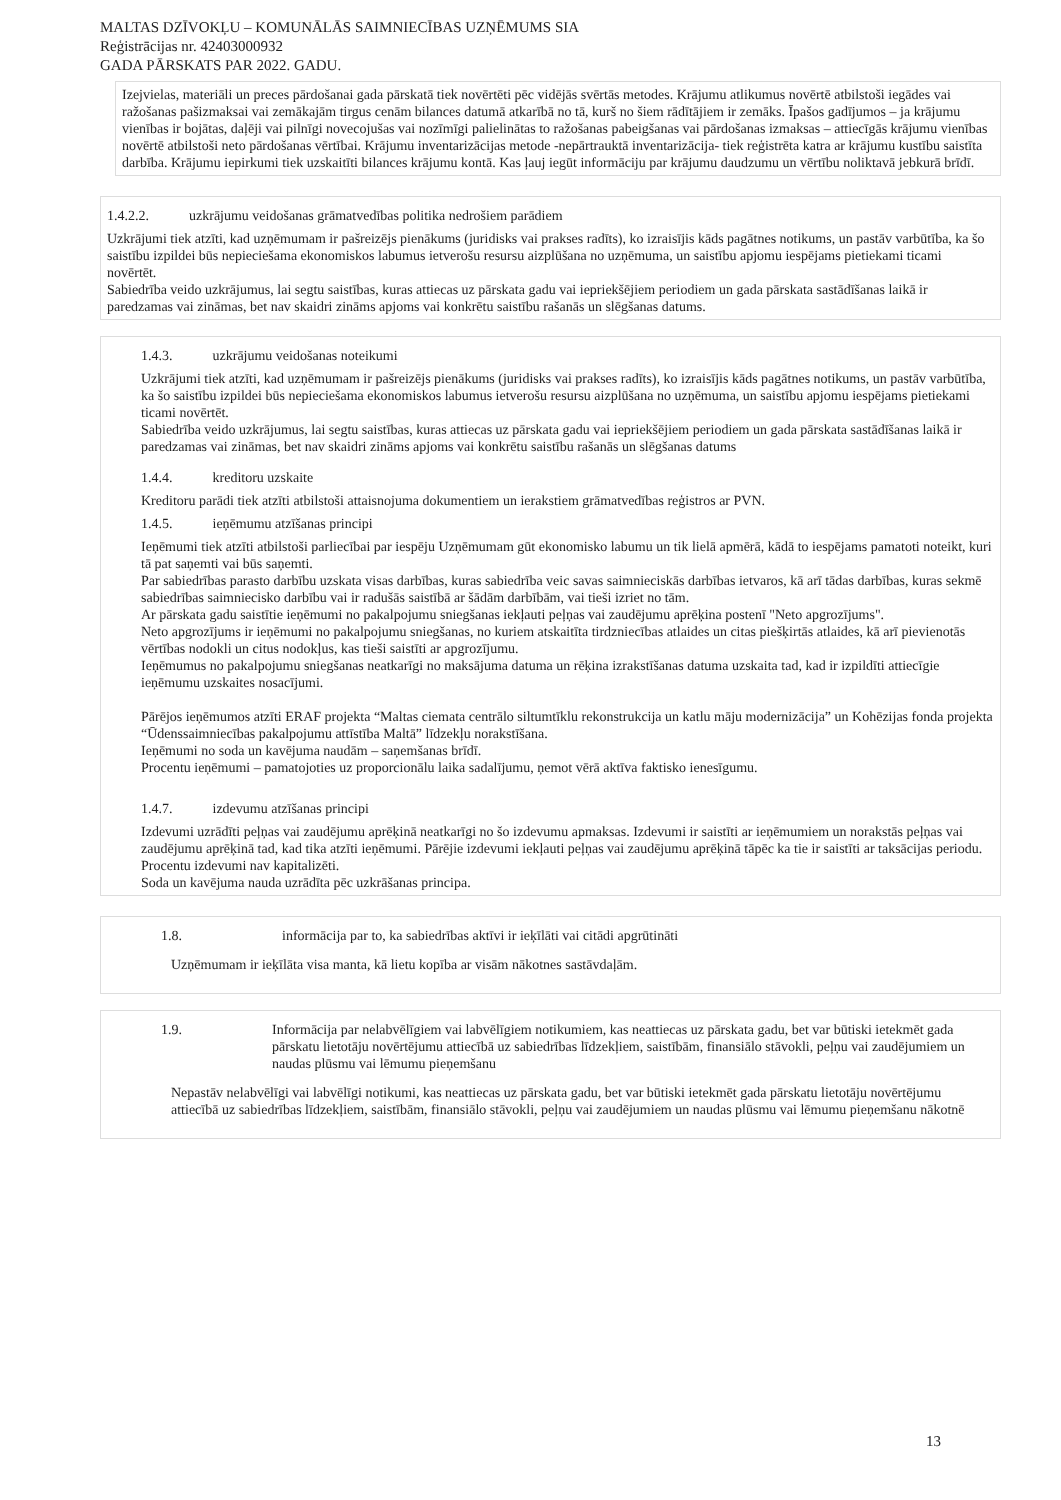MALTAS DZĪVOKĻU – KOMUNĀLĀS SAIMNIECĪBAS UZŅĒMUMS SIA
Reģistrācijas nr. 42403000932
GADA PĀRSKATS PAR 2022. GADU.
Izejvielas, materiāli un preces pārdošanai gada pārskatā tiek novērtēti pēc vidējās svērtās metodes. Krājumu atlikumus novērtē atbilstoši iegādes vai ražošanas pašizmaksai vai zemākajām tirgus cenām bilances datumā atkarībā no tā, kurš no šiem rādītājiem ir zemāks. Īpašos gadījumos – ja krājumu vienības ir bojātas, daļēji vai pilnīgi novecojušas vai nozīmīgi palielinātas to ražošanas pabeigšanas vai pārdošanas izmaksas – attiecīgās krājumu vienības novērtē atbilstoši neto pārdošanas vērtībai. Krājumu inventarizācijas metode -nepārtrauktā inventarizācija- tiek reģistrēta katra ar krājumu kustību saistīta darbība. Krājumu iepirkumi tiek uzskaitīti bilances krājumu kontā. Kas ļauj iegūt informāciju par krājumu daudzumu un vērtību noliktavā jebkurā brīdī.
1.4.2.2. uzkrājumu veidošanas grāmatvedības politika nedrošiem parādiem
Uzkrājumi tiek atzīti, kad uzņēmumam ir pašreizējs pienākums (juridisks vai prakses radīts), ko izraisījis kāds pagātnes notikums, un pastāv varbūtība, ka šo saistību izpildei būs nepieciešama ekonomiskos labumus ietverošu resursu aizplūšana no uzņēmuma, un saistību apjomu iespējams pietiekami ticami novērtēt.
Sabiedrība veido uzkrājumus, lai segtu saistības, kuras attiecas uz pārskata gadu vai iepriekšējiem periodiem un gada pārskata sastādīšanas laikā ir paredzamas vai zināmas, bet nav skaidri zināms apjoms vai konkrētu saistību rašanās un slēgšanas datums.
1.4.3. uzkrājumu veidošanas noteikumi
Uzkrājumi tiek atzīti, kad uzņēmumam ir pašreizējs pienākums (juridisks vai prakses radīts), ko izraisījis kāds pagātnes notikums, un pastāv varbūtība, ka šo saistību izpildei būs nepieciešama ekonomiskos labumus ietverošu resursu aizplūšana no uzņēmuma, un saistību apjomu iespējams pietiekami ticami novērtēt.
Sabiedrība veido uzkrājumus, lai segtu saistības, kuras attiecas uz pārskata gadu vai iepriekšējiem periodiem un gada pārskata sastādīšanas laikā ir paredzamas vai zināmas, bet nav skaidri zināms apjoms vai konkrētu saistību rašanās un slēgšanas datums
1.4.4. kreditoru uzskaite
Kreditoru parādi tiek atzīti atbilstoši attaisnojuma dokumentiem un ierakstiem grāmatvedības reģistros ar PVN.
1.4.5. ieņēmumu atzīšanas principi
Ieņēmumi tiek atzīti atbilstoši parliecībai par iespēju Uzņēmumam gūt ekonomisko labumu un tik lielā apmērā, kādā to iespējams pamatoti noteikt, kuri tā pat saņemti vai būs saņemti.
Par sabiedrības parasto darbību uzskata visas darbības, kuras sabiedrība veic savas saimnieciskās darbības ietvaros, kā arī tādas darbības, kuras sekmē sabiedrības saimniecisko darbību vai ir radušās saistībā ar šādām darbībām, vai tieši izriet no tām.
Ar pārskata gadu saistītie ieņēmumi no pakalpojumu sniegšanas iekļauti peļņas vai zaudējumu aprēķina postenī "Neto apgrozījums".
Neto apgrozījums ir ieņēmumi no pakalpojumu sniegšanas, no kuriem atskaitīta tirdzniecības atlaides un citas piešķirtās atlaides, kā arī pievienotās vērtības nodokli un citus nodokļus, kas tieši saistīti ar apgrozījumu.
Ieņēmumus no pakalpojumu sniegšanas neatkarīgi no maksājuma datuma un rēķina izrakstīšanas datuma uzskaita tad, kad ir izpildīti attiecīgie ieņēmumu uzskaites nosacījumi.
Pārējos ieņēmumos atzīti ERAF projekta “Maltas ciemata centrālo siltumtīklu rekonstrukcija un katlu māju modernizācija” un Kohēzijas fonda projekta “Ūdenssaimniecības pakalpojumu attīstība Maltā” līdzekļu norakstīšana.
Ieņēmumi no soda un kavējuma naudām – saņemšanas brīdī.
Procentu ieņēmumi – pamatojoties uz proporcionālu laika sadalījumu, ņemot vērā aktīva faktisko ienesīgumu.
1.4.7. izdevumu atzīšanas principi
Izdevumi uzrādīti peļņas vai zaudējumu aprēķinā neatkarīgi no šo izdevumu apmaksas. Izdevumi ir saistīti ar ieņēmumiem un norakstās peļņas vai zaudējumu aprēķinā tad, kad tika atzīti ieņēmumi. Pārējie izdevumi iekļauti peļņas vai zaudējumu aprēķinā tāpēc ka tie ir saistīti ar taksācijas periodu. Procentu izdevumi nav kapitalizēti.
Soda un kavējuma nauda uzrādīta pēc uzkrāšanas principa.
1.8. informācija par to, ka sabiedrības aktīvi ir ieķīlāti vai citādi apgrūtināti
Uzņēmumam ir ieķīlāta visa manta, kā lietu kopība ar visām nākotnes sastāvdaļām.
1.9. Informācija par nelabvēlīgiem vai labvēlīgiem notikumiem, kas neattiecas uz pārskata gadu, bet var būtiski ietekmēt gada pārskatu lietotāju novērtējumu attiecībā uz sabiedrības līdzekļiem, saistībām, finansiālo stāvokli, peļņu vai zaudējumiem un naudas plūsmu vai lēmumu pieņemšanu
Nepastāv nelabvēlīgi vai labvēlīgi notikumi, kas neattiecas uz pārskata gadu, bet var būtiski ietekmēt gada pārskatu lietotāju novērtējumu attiecībā uz sabiedrības līdzekļiem, saistībām, finansiālo stāvokli, peļņu vai zaudējumiem un naudas plūsmu vai lēmumu pieņemšanu nākotnē
13